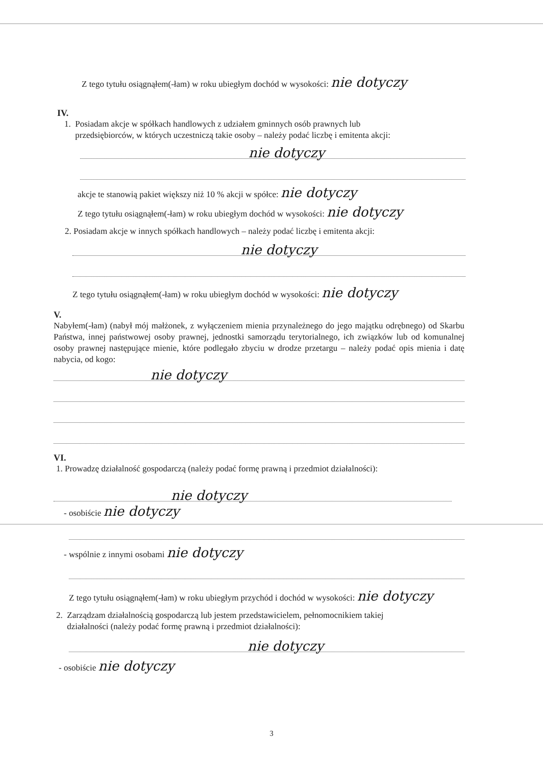Z tego tytułu osiągnąłem(-łam) w roku ubiegłym dochód w wysokości: nie dotyczy
IV.
1. Posiadam akcje w spółkach handlowych z udziałem gminnych osób prawnych lub
przedsiębiorców, w których uczestniczą takie osoby – należy podać liczbę i emitenta akcji:
nie dotyczy
akcje te stanowią pakiet większy niż 10 % akcji w spółce: nie dotyczy
Z tego tytułu osiągnąłem(-łam) w roku ubiegłym dochód w wysokości: nie dotyczy
2. Posiadam akcje w innych spółkach handlowych – należy podać liczbę i emitenta akcji:
nie dotyczy
Z tego tytułu osiągnąłem(-łam) w roku ubiegłym dochód w wysokości: nie dotyczy
V.
Nabyłem(-łam) (nabył mój małżonek, z wyłączeniem mienia przynależnego do jego majątku odrębnego) od Skarbu Państwa, innej państwowej osoby prawnej, jednostki samorządu terytorialnego, ich związków lub od komunalnej osoby prawnej następujące mienie, które podlegało zbyciu w drodze przetargu – należy podać opis mienia i datę nabycia, od kogo:
nie dotyczy
VI.
1. Prowadzę działalność gospodarczą (należy podać formę prawną i przedmiot działalności):
nie dotyczy
- osobiście nie dotyczy
- wspólnie z innymi osobami nie dotyczy
Z tego tytułu osiągnąłem(-łam) w roku ubiegłym przychód i dochód w wysokości: nie dotyczy
2. Zarządzam działalnością gospodarczą lub jestem przedstawicielem, pełnomocnikiem takiej
działalności (należy podać formę prawną i przedmiot działalności):
nie dotyczy
- osobiście nie dotyczy
3